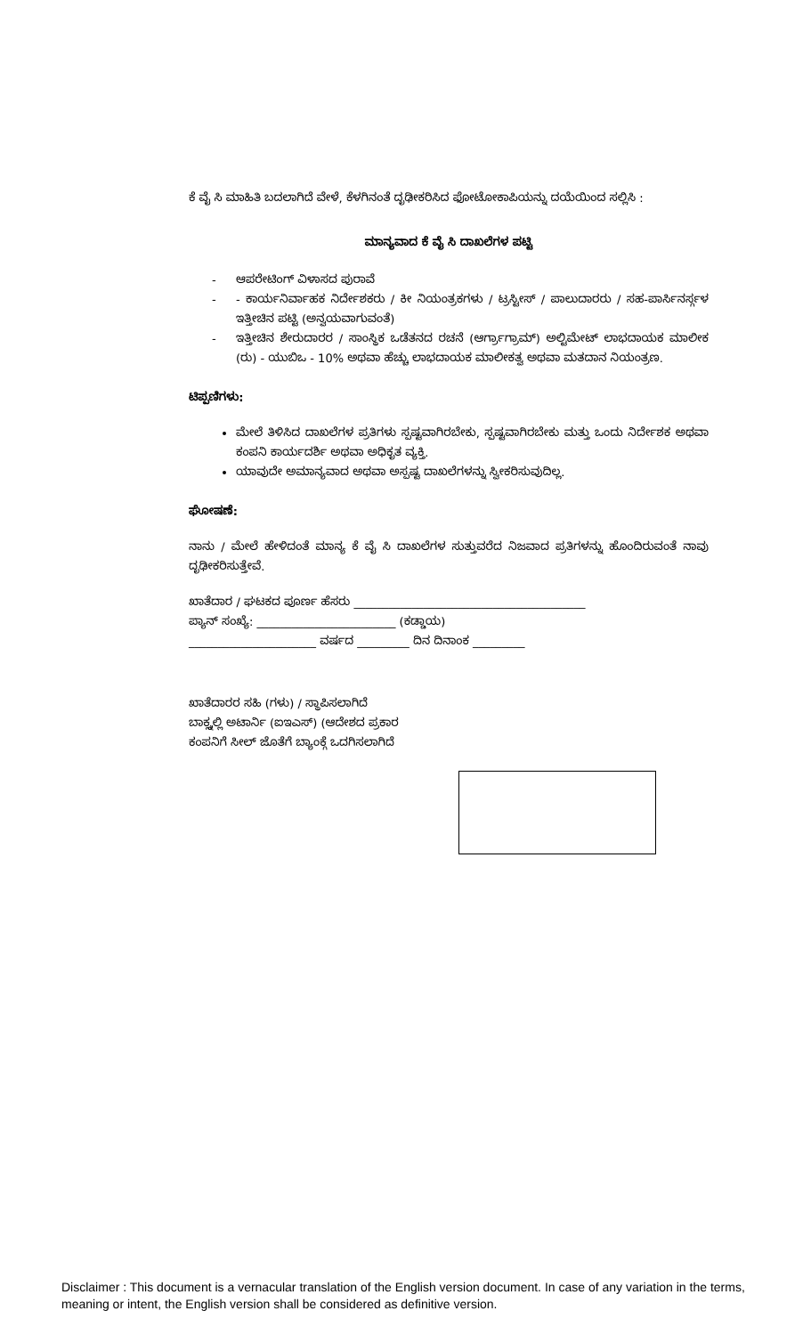ಕೆ ವೈ ಸಿ ಮಾಹಿತಿ ಬದಲಾಗಿದೆ ವೇಳೆ, ಕೆಳಗಿನಂತೆ ದೃಢೀಕರಿಸಿದ ಫೋಟೋಕಾಪಿಯನ್ನು ದಯೆಯಿಂದ ಸಲ್ಲಿಸಿ :
ಮಾನ್ಯವಾದ ಕೆ ವೈ ಸಿ ದಾಖಲೆಗಳ ಪಟ್ಟಿ
- ಆಪರೇಟಿಂಗ್ ವಿಳಾಸದ ಪುರಾವೆ
- - ಕಾರ್ಯನಿರ್ವಾಹಕ ನಿರ್ದೇಶಕರು / ಕೀ ನಿಯಂತ್ರಕಗಳು / ಟ್ರಸ್ಟೀಸ್ / ಪಾಲುದಾರರು / ಸಹ-ಪಾರ್ಸಿನರ್ಸ್ಗಳ ಇತ್ತೀಚಿನ ಪಟ್ಟಿ (ಅನ್ವಯವಾಗುವಂತೆ)
- ಇತ್ತೀಚಿನ ಶೇರುದಾರರ / ಸಾಂಸ್ಥಿಕ ಒಡೆತನದ ರಚನೆ (ಆರ್ಗ್ರಾಗ್ರಾಮ್) ಅಲ್ಟಿಮೇಟ್ ಲಾಭದಾಯಕ ಮಾಲೀಕ (ರು) - ಯುಬಿಒ - 10% ಅಥವಾ ಹೆಚ್ಚು ಲಾಭದಾಯಕ ಮಾಲೀಕತ್ವ ಅಥವಾ ಮತದಾನ ನಿಯಂತ್ರಣ.
ಟಿಪ್ಪಣಿಗಳು:
ಮೇಲೆ ತಿಳಿಸಿದ ದಾಖಲೆಗಳ ಪ್ರತಿಗಳು ಸ್ಪಷ್ಟವಾಗಿರಬೇಕು, ಸ್ಪಷ್ಟವಾಗಿರಬೇಕು ಮತ್ತು ಒಂದು ನಿರ್ದೇಶಕ ಅಥವಾ ಕಂಪನಿ ಕಾರ್ಯದರ್ಶಿ ಅಥವಾ ಅಧಿಕೃತ ವ್ಯಕ್ತಿ.
ಯಾವುದೇ ಅಮಾನ್ಯವಾದ ಅಥವಾ ಅಸ್ಪಷ್ಟ ದಾಖಲೆಗಳನ್ನು ಸ್ವೀಕರಿಸುವುದಿಲ್ಲ.
ಘೋಷಣೆ:
ನಾನು / ಮೇಲೆ ಹೇಳಿದಂತೆ ಮಾನ್ಯ ಕೆ ವೈ ಸಿ ದಾಖಲೆಗಳ ಸುತ್ತುವರೆದ ನಿಜವಾದ ಪ್ರತಿಗಳನ್ನು ಹೊಂದಿರುವಂತೆ ನಾವು ದೃಢೀಕರಿಸುತ್ತೇವೆ.
ಖಾತೆದಾರ / ಘಟಕದ ಪೂರ್ಣ ಹೆಸರು ________________________________________
ಪ್ಯಾನ್ ಸಂಖ್ಯೆ: ________________________ (ಕಡ್ಡಾಯ)
______________________ ವರ್ಷದ _________ ದಿನ ದಿನಾಂಕ _________
ಖಾತೆದಾರರ ಸಹಿ (ಗಳು) / ಸ್ಥಾಪಿಸಲಾಗಿದೆ
ಬಾಕ್ಸ್ನಲ್ಲಿ ಅಟಾರ್ನಿ (ಐಇಎಸ್) (ಆದೇಶದ ಪ್ರಕಾರ
ಕಂಪನಿಗೆ ಸೀಲ್ ಜೊತೆಗೆ ಬ್ಯಾಂಕ್ಗೆ ಒದಗಿಸಲಾಗಿದೆ
Disclaimer : This document is a vernacular translation of the English version document. In case of any variation in the terms, meaning or intent, the English version shall be considered as definitive version.